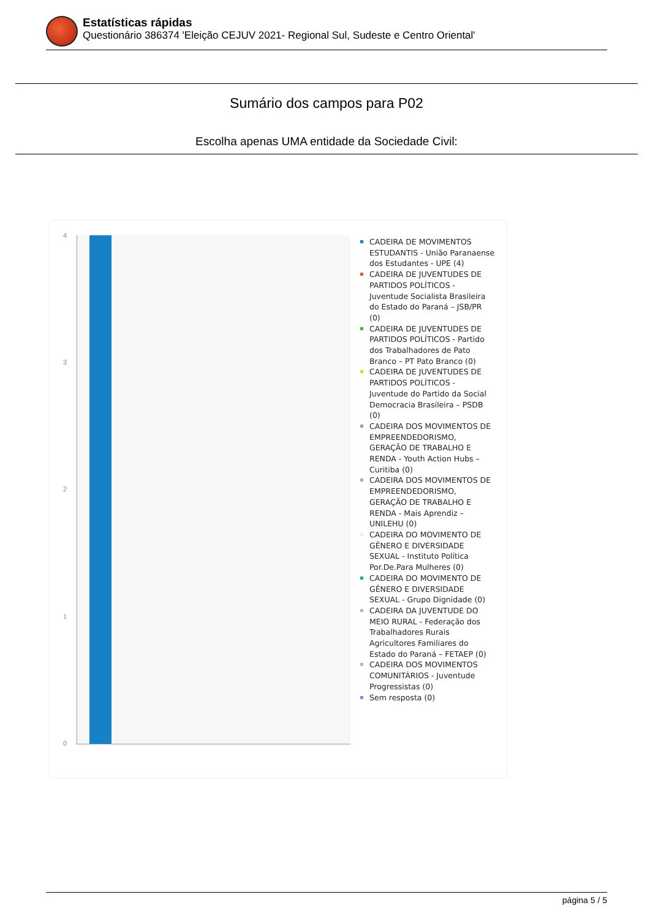Estatísticas rápidas
Questionário 386374 'Eleição CEJUV 2021- Regional Sul, Sudeste e Centro Oriental'
Sumário dos campos para P02
Escolha apenas UMA entidade da Sociedade Civil:
4
3
2
1
0
CADEIRA DE MOVIMENTOS ESTUDANTIS - União Paranaense dos Estudantes - UPE (4)
CADEIRA DE JUVENTUDES DE PARTIDOS POLÍTICOS - Juventude Socialista Brasileira do Estado do Paraná – JSB/PR (0)
CADEIRA DE JUVENTUDES DE PARTIDOS POLÍTICOS - Partido dos Trabalhadores de Pato Branco – PT Pato Branco (0)
CADEIRA DE JUVENTUDES DE PARTIDOS POLÍTICOS - Juventude do Partido da Social Democracia Brasileira – PSDB (0)
CADEIRA DOS MOVIMENTOS DE EMPREENDEDORISMO, GERAÇÃO DE TRABALHO E RENDA - Youth Action Hubs – Curitiba (0)
CADEIRA DOS MOVIMENTOS DE EMPREENDEDORISMO, GERAÇÃO DE TRABALHO E RENDA - Mais Aprendiz – UNILEHU (0)
CADEIRA DO MOVIMENTO DE GÊNERO E DIVERSIDADE SEXUAL - Instituto Política Por.De.Para Mulheres (0)
CADEIRA DO MOVIMENTO DE GÊNERO E DIVERSIDADE SEXUAL - Grupo Dignidade (0)
CADEIRA DA JUVENTUDE DO MEIO RURAL - Federação dos Trabalhadores Rurais Agricultores Familiares do Estado do Paraná – FETAEP (0)
CADEIRA DOS MOVIMENTOS COMUNITÁRIOS - Juventude Progressistas (0)
Sem resposta (0)
página 5 / 5